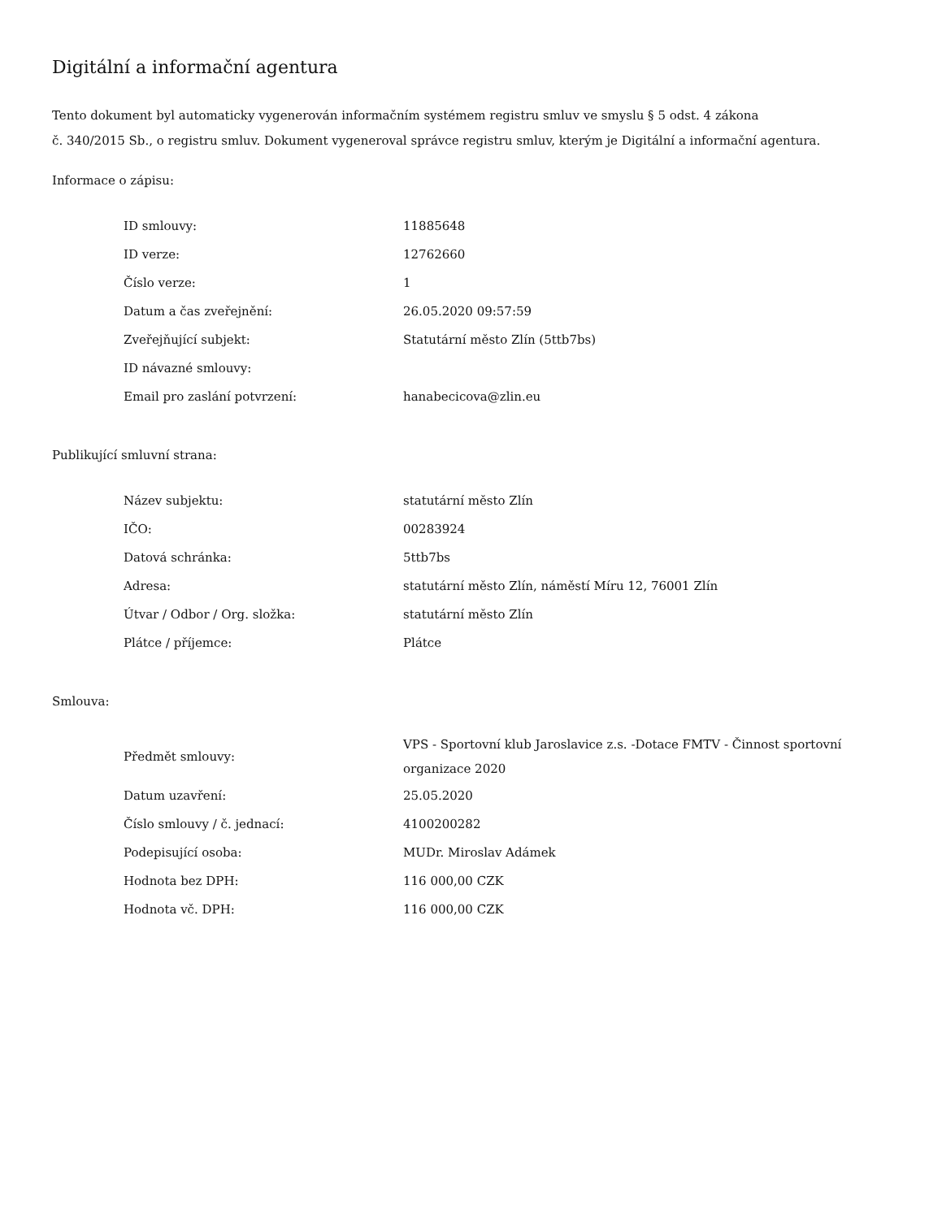Digitální a informační agentura
Tento dokument byl automaticky vygenerován informačním systémem registru smluv ve smyslu § 5 odst. 4 zákona
č. 340/2015 Sb., o registru smluv. Dokument vygeneroval správce registru smluv, kterým je Digitální a informační agentura.
Informace o zápisu:
| ID smlouvy: | 11885648 |
| ID verze: | 12762660 |
| Číslo verze: | 1 |
| Datum a čas zveřejnění: | 26.05.2020 09:57:59 |
| Zveřejňující subjekt: | Statutární město Zlín (5ttb7bs) |
| ID návazné smlouvy: | |
| Email pro zaslání potvrzení: | hanabecicova@zlin.eu |
Publikující smluvní strana:
| Název subjektu: | statutární město Zlín |
| IČO: | 00283924 |
| Datová schránka: | 5ttb7bs |
| Adresa: | statutární město Zlín, náměstí Míru 12, 76001 Zlín |
| Útvar / Odbor / Org. složka: | statutární město Zlín |
| Plátce / příjemce: | Plátce |
Smlouva:
| Předmět smlouvy: | VPS - Sportovní klub Jaroslavice z.s. -Dotace FMTV - Činnost sportovní organizace 2020 |
| Datum uzavření: | 25.05.2020 |
| Číslo smlouvy / č. jednací: | 4100200282 |
| Podepisující osoba: | MUDr. Miroslav Adámek |
| Hodnota bez DPH: | 116 000,00 CZK |
| Hodnota vč. DPH: | 116 000,00 CZK |